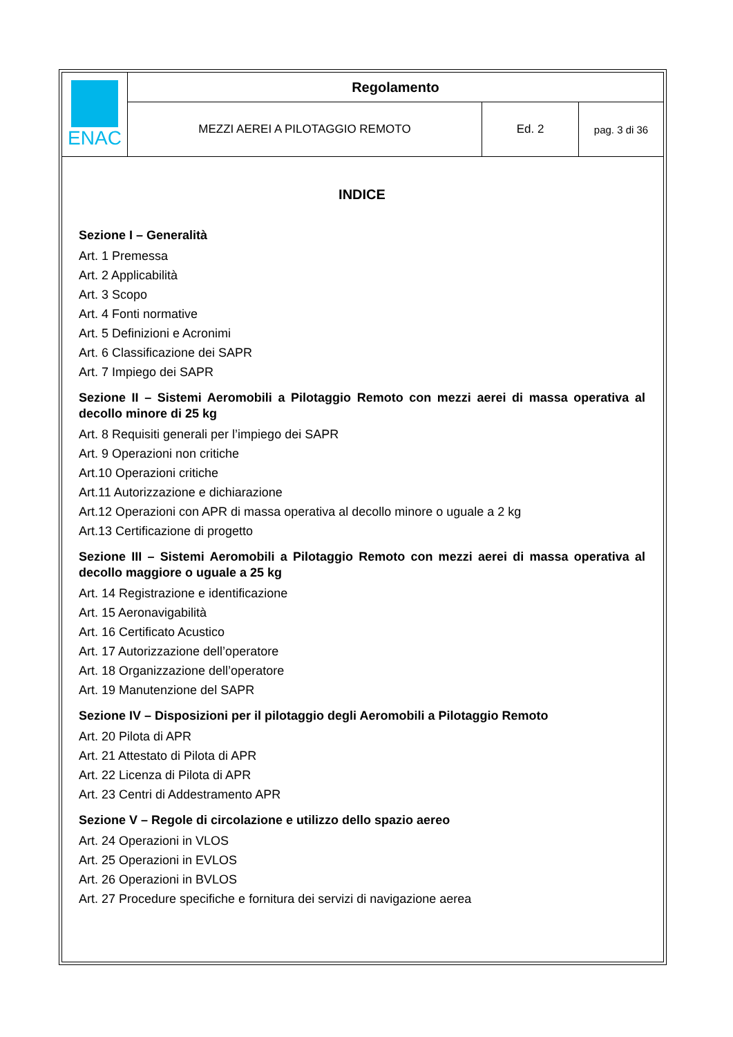| ENAC | Regolamento | | |
| | MEZZI AEREI A PILOTAGGIO REMOTO | Ed. 2 | pag. 3 di 36 |
INDICE
Sezione I – Generalità
Art. 1 Premessa
Art. 2 Applicabilità
Art. 3 Scopo
Art. 4 Fonti normative
Art. 5 Definizioni e Acronimi
Art. 6 Classificazione dei SAPR
Art. 7 Impiego dei SAPR
Sezione II – Sistemi Aeromobili a Pilotaggio Remoto con mezzi aerei di massa operativa al decollo minore di 25 kg
Art. 8 Requisiti generali per l’impiego dei SAPR
Art. 9 Operazioni non critiche
Art.10 Operazioni critiche
Art.11 Autorizzazione e dichiarazione
Art.12 Operazioni con APR di massa operativa al decollo minore o uguale a 2 kg
Art.13 Certificazione di progetto
Sezione III – Sistemi Aeromobili a Pilotaggio Remoto con mezzi aerei di massa operativa al decollo maggiore o uguale a 25 kg
Art. 14 Registrazione e identificazione
Art. 15 Aeronavigabilità
Art. 16 Certificato Acustico
Art. 17 Autorizzazione dell’operatore
Art. 18 Organizzazione dell’operatore
Art. 19 Manutenzione del SAPR
Sezione IV – Disposizioni per il pilotaggio degli Aeromobili a Pilotaggio Remoto
Art. 20 Pilota di APR
Art. 21 Attestato di Pilota di APR
Art. 22 Licenza di Pilota di APR
Art. 23 Centri di Addestramento APR
Sezione V – Regole di circolazione e utilizzo dello spazio aereo
Art. 24 Operazioni in VLOS
Art. 25 Operazioni in EVLOS
Art. 26 Operazioni in BVLOS
Art. 27 Procedure specifiche e fornitura dei servizi di navigazione aerea